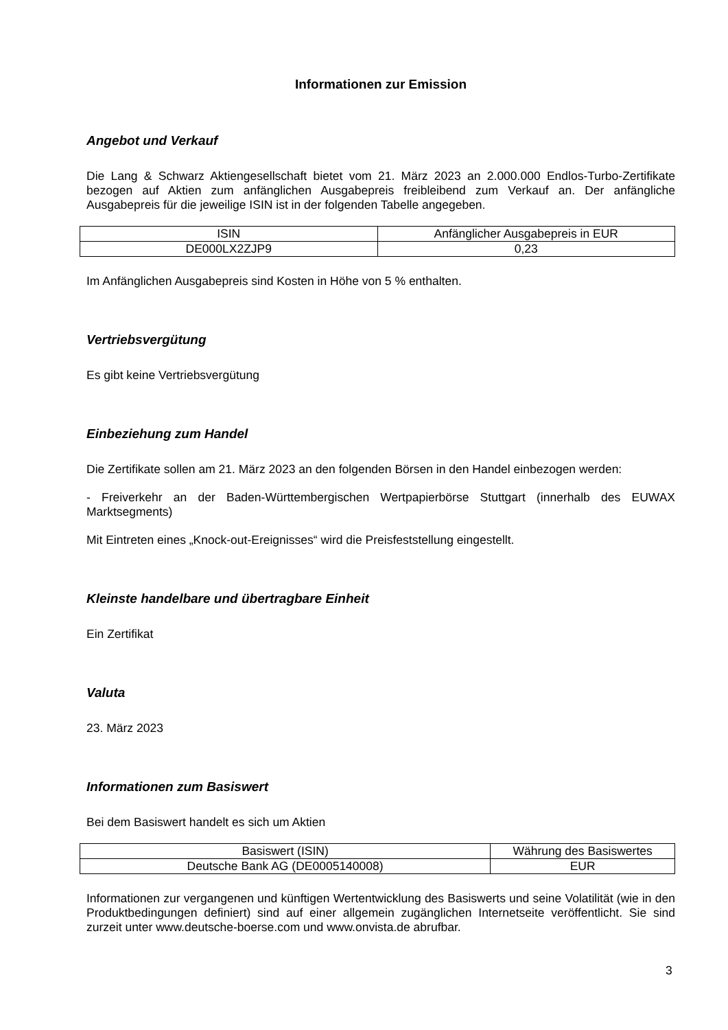Informationen zur Emission
Angebot und Verkauf
Die Lang & Schwarz Aktiengesellschaft bietet vom 21. März 2023 an 2.000.000 Endlos-Turbo-Zertifikate bezogen auf Aktien zum anfänglichen Ausgabepreis freibleibend zum Verkauf an. Der anfängliche Ausgabepreis für die jeweilige ISIN ist in der folgenden Tabelle angegeben.
| ISIN | Anfänglicher Ausgabepreis in EUR |
| --- | --- |
| DE000LX2ZJP9 | 0,23 |
Im Anfänglichen Ausgabepreis sind Kosten in Höhe von 5 % enthalten.
Vertriebsvergütung
Es gibt keine Vertriebsvergütung
Einbeziehung zum Handel
Die Zertifikate sollen am 21. März 2023 an den folgenden Börsen in den Handel einbezogen werden:
- Freiverkehr an der Baden-Württembergischen Wertpapierbörse Stuttgart (innerhalb des EUWAX Marktsegments)
Mit Eintreten eines „Knock-out-Ereignisses“ wird die Preisfeststellung eingestellt.
Kleinste handelbare und übertragbare Einheit
Ein Zertifikat
Valuta
23. März 2023
Informationen zum Basiswert
Bei dem Basiswert handelt es sich um Aktien
| Basiswert (ISIN) | Währung des Basiswertes |
| --- | --- |
| Deutsche Bank AG (DE0005140008) | EUR |
Informationen zur vergangenen und künftigen Wertentwicklung des Basiswerts und seine Volatilität (wie in den Produktbedingungen definiert) sind auf einer allgemein zugänglichen Internetseite veröffentlicht. Sie sind zurzeit unter www.deutsche-boerse.com und www.onvista.de abrufbar.
3